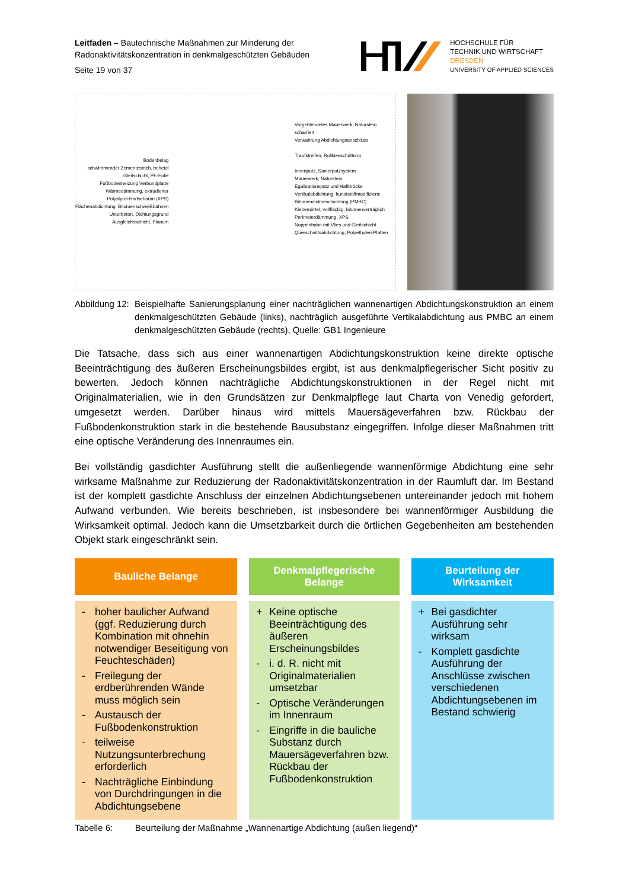Leitfaden – Bautechnische Maßnahmen zur Minderung der
Radonaktivitätskonzentration in denkmalgeschützten Gebäuden
Seite 19 von 37
HOCHSCHULE FÜR
TECHNIK UND WIRTSCHAFT
DRESDEN
UNIVERSITY OF APPLIED SCIENCES
Bodenbelag
schwimmender Zementestrich, beheizt
Gleitschicht, PE-Folie
Fußbodenheizung Verbundplatte
Wärmedämmung, extrudierter
Polystyrol-Hartschaum (XPS)
Flächenabdichtung, Bitumenschweißbahnen
Unterbeton, Dichtungsgrund
Ausgleichsschicht, Planum
Vorgeblendetes Mauerwerk, Naturstein scharriert
Verwahrung Abdichtungsanschluss
Traufstreifen, Rollkiesschüttung
Innenputz, Sanierputzsystem
Mauerwerk, Naturstein
Egalisationsputz und Haftbrücke
Vertikalabdichtung, kunststoffmodifizierte Bitumendickbeschichtung (PMBC)
Klebemörtel, vollflächig, bitumenverträglich
Perimeterdämmung, XPS
Noppenbahn mit Vlies und Gleitschicht
Querschnittsabdichtung, Polyethylen-Platten
Abbildung 12:
Beispielhafte Sanierungsplanung einer nachträglichen wannenartigen Abdichtungskonstruktion an einem denkmalgeschützten Gebäude (links), nachträglich ausgeführte Vertikalabdichtung aus PMBC an einem denkmalgeschützten Gebäude (rechts), Quelle: GB1 Ingenieure
Die Tatsache, dass sich aus einer wannenartigen Abdichtungskonstruktion keine direkte optische Beeinträchtigung des äußeren Erscheinungsbildes ergibt, ist aus denkmalpflegerischer Sicht positiv zu bewerten. Jedoch können nachträgliche Abdichtungskonstruktionen in der Regel nicht mit Originalmaterialien, wie in den Grundsätzen zur Denkmalpflege laut Charta von Venedig gefordert, umgesetzt werden. Darüber hinaus wird mittels Mauersägeverfahren bzw. Rückbau der Fußbodenkonstruktion stark in die bestehende Bausubstanz eingegriffen. Infolge dieser Maßnahmen tritt eine optische Veränderung des Innenraumes ein.
Bei vollständig gasdichter Ausführung stellt die außenliegende wannenförmige Abdichtung eine sehr wirksame Maßnahme zur Reduzierung der Radonaktivitätskonzentration in der Raumluft dar. Im Bestand ist der komplett gasdichte Anschluss der einzelnen Abdichtungsebenen untereinander jedoch mit hohem Aufwand verbunden. Wie bereits beschrieben, ist insbesondere bei wannenförmiger Ausbildung die Wirksamkeit optimal. Jedoch kann die Umsetzbarkeit durch die örtlichen Gegebenheiten am bestehenden Objekt stark eingeschränkt sein.
| Bauliche Belange | Denkmalpflegerische Belange | Beurteilung der Wirksamkeit |
| --- | --- | --- |
| - hoher baulicher Aufwand (ggf. Reduzierung durch Kombination mit ohnehin notwendiger Beseitigung von Feuchteschäden) - Freilegung der erdberührenden Wände muss möglich sein - Austausch der Fußbodenkonstruktion - teilweise Nutzungsunterbrechung erforderlich - Nachträgliche Einbindung von Durchdringungen in die Abdichtungsebene | + Keine optische Beeinträchtigung des äußeren Erscheinungsbildes - i. d. R. nicht mit Originalmaterialien umsetzbar - Optische Veränderungen im Innenraum - Eingriffe in die bauliche Substanz durch Mauersägeverfahren bzw. Rückbau der Fußbodenkonstruktion | + Bei gasdichter Ausführung sehr wirksam - Komplett gasdichte Ausführung der Anschlüsse zwischen verschiedenen Abdichtungsebenen im Bestand schwierig |
Tabelle 6: Beurteilung der Maßnahme „Wannenartige Abdichtung (außen liegend)“